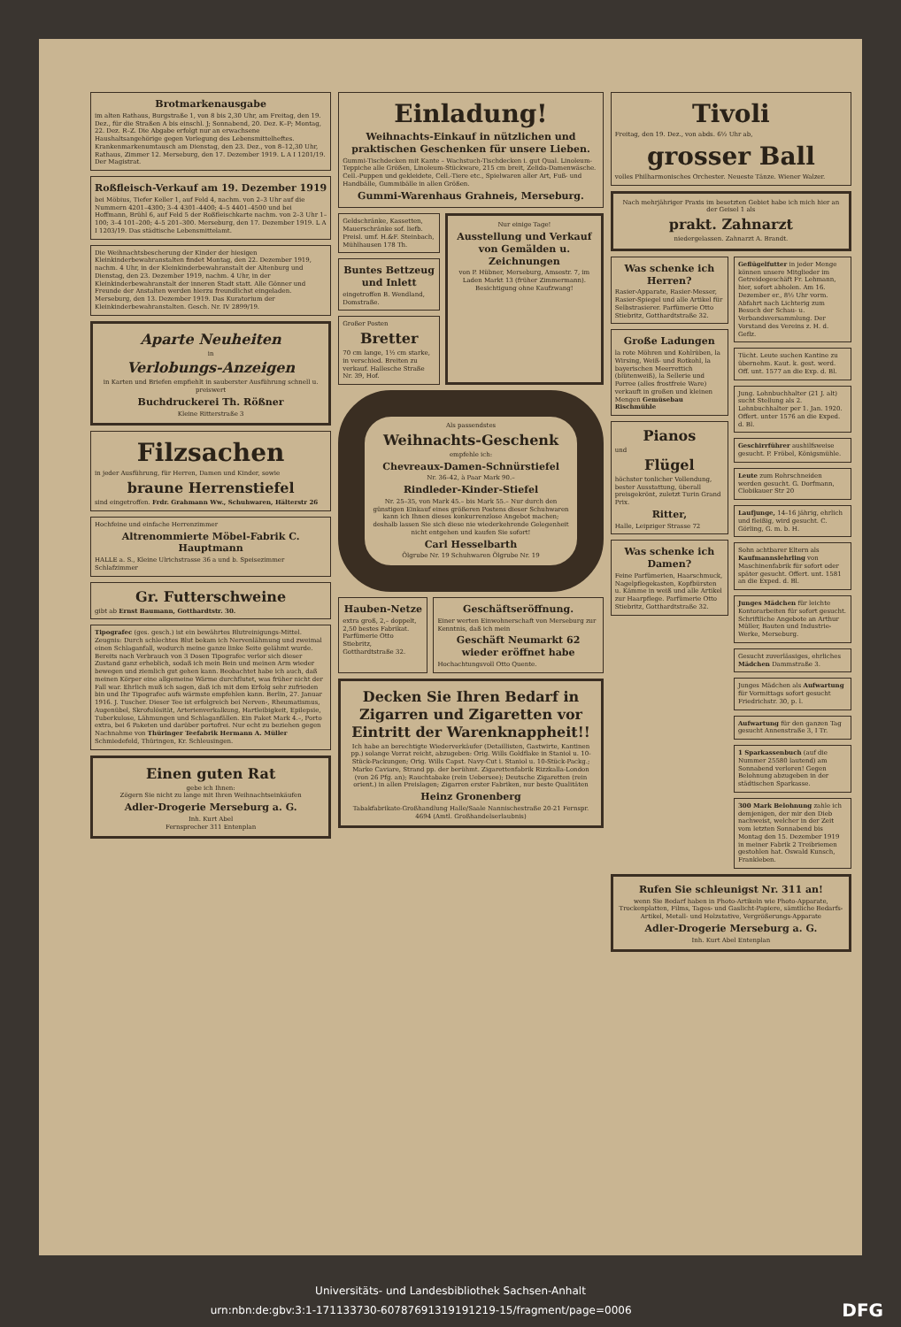Brotmarkenausgabe
im alten Rathaus, Burgstraße 1, von 8 bis 2,30 Uhr, am Freitag, den 19. Dez., für die Straßen A bis einschl. J; Sonnabend, 20. Dez. K–P; Montag, 22. Dez. R–Z. Die Abgabe erfolgt nur an erwachsene Haushaltsangehörige gegen Vorlegung des Lebensmittelheftes. Krankenmarkenumtausch am Dienstag, den 23. Dez., von 8–12,30 Uhr, Rathaus, Zimmer 12. Merseburg, den 17. Dezember 1919. L A I 1201/19. Der Magistrat.
Roßfleisch-Verkauf am 19. Dezember 1919
bei Möbius, Tiefer Keller 1, auf Feld 4, nachm. von 2–3 Uhr auf die Nummern 4201–4300; 3–4 4301–4400; 4–5 4401–4500 und bei Hoffmann, Brühl 6, auf Feld 5 der Roßfleischkarte nachm. von 2–3 Uhr 1–100; 3–4 101–200; 4–5 201–300. Merseburg, den 17. Dezember 1919. L A I 1203/19. Das städtische Lebensmittelamt.
Die Weihnachtsbescherung der Kinder der hiesigen Kleinkinderbewahranstalten findet Montag, den 22. Dezember 1919, nachm. 4 Uhr, in der Kleinkinderbewahranstalt der Altenburg und Dienstag, den 23. Dezember 1919, nachm. 4 Uhr, in der Kleinkinderbewahranstalt der inneren Stadt statt. Alle Gönner und Freunde der Anstalten werden hierzu freundlichst eingeladen. Merseburg, den 13. Dezember 1919. Das Kuratorium der Kleinkinderbewahranstalten. Gesch. Nr. IV 2899/19.
Aparte Neuheiten
in
Verlobungs-Anzeigen
in Karten und Briefen empfiehlt in sauberster Ausführung schnell u. preiswert
Buchdruckerei Th. Rößner
Kleine Ritterstraße 3
Filzsachen
in jeder Ausführung, für Herren, Damen und Kinder, sowie
braune Herrenstiefel
sind eingetroffen. Frdr. Grahmann Ww., Schuhwaren, Hälterstr 26
Hochfeine und einfache Herrenzimmer
Altrenommierte Möbel-Fabrik C. Hauptmann
HALLE a. S., Kleine Ulrichstrasse 36 a und b. Speisezimmer Schlafzimmer
Gr. Futterschweine
gibt ab Ernst Baumann, Gotthardtstr. 30.
Tipografec (ges. gesch.) ist ein bewährtes Blutreinigungs-Mittel. Zeugnis: Durch schlechtes Blut bekam ich Nervenlähmung und zweimal einen Schlaganfall, wodurch meine ganze linke Seite gelähmt wurde. Bereits nach Verbrauch von 3 Dosen Tipografec verlor sich dieser Zustand ganz erheblich, sodaß ich mein Bein und meinen Arm wieder bewegen und ziemlich gut gehen kann. Beobachtet habe ich auch, daß meinen Körper eine allgemeine Wärme durchflutet, was früher nicht der Fall war. Ehrlich muß ich sagen, daß ich mit dem Erfolg sehr zufrieden bin und Ihr Tipografec aufs wärmste empfehlen kann. Berlin, 27. Januar 1916. J. Tuscher. Dieser Tee ist erfolgreich bei Nerven-, Rheumatismus, Augenübel, Skrofulösität, Arterienverkalkung, Hartleibigkeit, Epilepsie, Tuberkulose, Lähmungen und Schlaganfällen. Ein Paket Mark 4.–, Porto extra, bei 6 Paketen und darüber portofrei. Nur echt zu beziehen gegen Nachnahme von Thüringer Teefabrik Hermann A. Müller Schmiedefeld, Thüringen, Kr. Schleusingen.
Einen guten Rat
gebe ich Ihnen:
Zögern Sie nicht zu lange mit Ihren Weihnachtseinkäufen
Adler-Drogerie Merseburg a. G.
Inh. Kurt Abel
Fernsprecher 311 Entenplan
Einladung!
Weihnachts-Einkauf in nützlichen und praktischen Geschenken für unsere Lieben.
Gummi-Tischdecken mit Kante – Wachstuch-Tischdecken i. gut Qual. Linoleum-Teppiche alle Größen, Linoleum-Stückware, 215 cm breit, Zelida-Damenwäsche. Cell.-Puppen und gekleidete, Cell.-Tiere etc., Spielwaren aller Art, Fuß- und Handbälle, Gummibälle in allen Größen.
Gummi-Warenhaus Grahneis, Merseburg.
Geldschränke, Kassetten, Mauerschränke sof. liefb. Preisl. umf. H.&F. Steinbach, Mühlhausen 178 Th.
Buntes Bettzeug und Inlett
eingetroffen B. Wendland, Domstraße.
Großer Posten
Bretter
70 cm lange, 1½ cm starke, in verschied. Breiten zu verkauf. Hallesche Straße Nr. 39, Hof.
Nur einige Tage!
Ausstellung und Verkauf von Gemälden u. Zeichnungen
von P. Hübner, Merseburg, Amsestr. 7, im Laden Markt 13 (früher Zimmermann). Besichtigung ohne Kaufzwang!
Als passendstes
Weihnachts-Geschenk
empfehle ich:
Chevreaux-Damen-Schnürstiefel
Nr. 36–42, à Paar Mark 90.–
Rindleder-Kinder-Stiefel
Nr. 25–35, von Mark 45.– bis Mark 55.– Nur durch den günstigen Einkauf eines größeren Postens dieser Schuhwaren kann ich Ihnen dieses konkurrenzlose Angebot machen; deshalb lassen Sie sich diese nie wiederkehrende Gelegenheit nicht entgehen und kaufen Sie sofort!
Carl Hesselbarth
Ölgrube Nr. 19 Schuhwaren Ölgrube Nr. 19
Hauben-Netze
extra groß, 2,– doppelt, 2,50 bestes Fabrikat. Parfümerie Otto Stiebritz, Gotthardtstraße 32.
Geschäftseröffnung.
Einer werten Einwohnerschaft von Merseburg zur Kenntnis, daß ich mein
Geschäft Neumarkt 62 wieder eröffnet habe
Hochachtungsvoll Otto Quente.
Decken Sie Ihren Bedarf in Zigarren und Zigaretten vor Eintritt der Warenknappheit!!
Ich habe an berechtigte Wiederverkäufer (Detaillisten, Gastwirte, Kantinen pp.) solange Vorrat reicht, abzugeben: Orig. Wills Goldflake in Staniol u. 10-Stück-Packungen; Orig. Wills Capst. Navy-Cut i. Staniol u. 10-Stück-Packg.; Marke Caviare, Strand pp. der berühmt. Zigarettenfabrik Rizzkalla-London (von 26 Pfg. an); Rauchtabake (rein Uebersee); Deutsche Zigaretten (rein orient.) in allen Preislagen; Zigarren erster Fabriken, nur beste Qualitäten
Heinz Gronenberg
Tabakfabrikate-Großhandlung Halle/Saale Nannischestraße 20-21 Fernspr. 4694 (Amtl. Großhandelserlaubnis)
Tivoli
Freitag, den 19. Dez., von abds. 6½ Uhr ab,
grosser Ball
volles Philharmonisches Orchester. Neueste Tänze. Wiener Walzer.
Nach mehrjähriger Praxis im besetzten Gebiet habe ich mich hier an der Geisel 1 als
prakt. Zahnarzt
niedergelassen. Zahnarzt A. Brandt.
Was schenke ich Herren?
Rasier-Apparate, Rasier-Messer, Rasier-Spiegel und alle Artikel für Selbstrasierer. Parfümerie Otto Stiebritz, Gotthardtstraße 32.
Große Ladungen
la rote Möhren und Kohlrüben, la Wirsing, Weiß- und Rotkohl, la bayerischen Meerrettich (blütenweiß), la Sellerie und Porree (alles frostfreie Ware) verkauft in großen und kleinen Mengen Gemüsebau Rischmühle
Pianos
und
Flügel
höchster tonlicher Vollendung, bester Ausstattung, überall preisgekrönt, zuletzt Turin Grand Prix.
Ritter,
Halle, Leipziger Strasse 72
Was schenke ich Damen?
Feine Parfümerien, Haarschmuck, Nagelpflegekasten, Kopfbürsten u. Kämme in weiß und alle Artikel zur Haarpflege. Parfümerie Otto Stiebritz, Gotthardtstraße 32.
Geflügelfutter in jeder Menge können unsere Mitglieder im Getreidegeschäft Fr. Lehmann, hier, sofort abholen. Am 16. Dezember er., 8½ Uhr vorm. Abfahrt nach Lichterig zum Besuch der Schau- u. Verbandsversammlung. Der Vorstand des Vereins z. H. d. Geflz.
Tücht. Leute suchen Kantine zu übernehm. Kaut. k. gest. werd. Off. unt. 1577 an die Exp. d. Bl.
Jung. Lohnbuchhalter (21 J. alt) sucht Stellung als 2. Lohnbuchhalter per 1. Jan. 1920. Offert. unter 1576 an die Exped. d. Bl.
Geschirrführer aushilfsweise gesucht. P. Fröbel, Königsmühle.
Leute zum Rohrschneiden werden gesucht. G. Dorfmann, Clobikauer Str 20
Laufjunge, 14–16 jährig, ehrlich und fleißig, wird gesucht. C. Görling, G. m. b. H.
Sohn achtbarer Eltern als Kaufmannslehrling von Maschinenfabrik für sofort oder später gesucht. Offert. unt. 1581 an die Exped. d. Bl.
Junges Mädchen für leichte Kontorarbeiten für sofort gesucht. Schriftliche Angebote an Arthur Müller, Bauten und Industrie-Werke, Merseburg.
Gesucht zuverlässiges, ehrliches Mädchen Dammstraße 3.
Junges Mädchen als Aufwartung für Vormittags sofort gesucht Friedrichstr. 30, p. l.
Aufwartung für den ganzen Tag gesucht Annenstraße 3, I Tr.
1 Sparkassenbuch (auf die Nummer 25580 lautend) am Sonnabend verloren! Gegen Belohnung abzugeben in der städtischen Sparkasse.
300 Mark Belohnung zahle ich demjenigen, der mir den Dieb nachweist, welcher in der Zeit vom letzten Sonnabend bis Montag den 15. Dezember 1919 in meiner Fabrik 2 Treibriemen gestohlen hat. Oswald Kunsch, Frankleben.
Rufen Sie schleunigst Nr. 311 an!
wenn Sie Bedarf haben in Photo-Artikeln wie Photo-Apparate, Trockenplatten, Films, Tages- und Gaslicht-Papiere, sämtliche Bedarfs-Artikel, Metall- und Holzstative, Vergrößerungs-Apparate
Adler-Drogerie Merseburg a. G.
Inh. Kurt Abel Entenplan
Universitäts- und Landesbibliothek Sachsen-Anhalt
urn:nbn:de:gbv:3:1-171133730-60787691319191219-15/fragment/page=0006 DFG